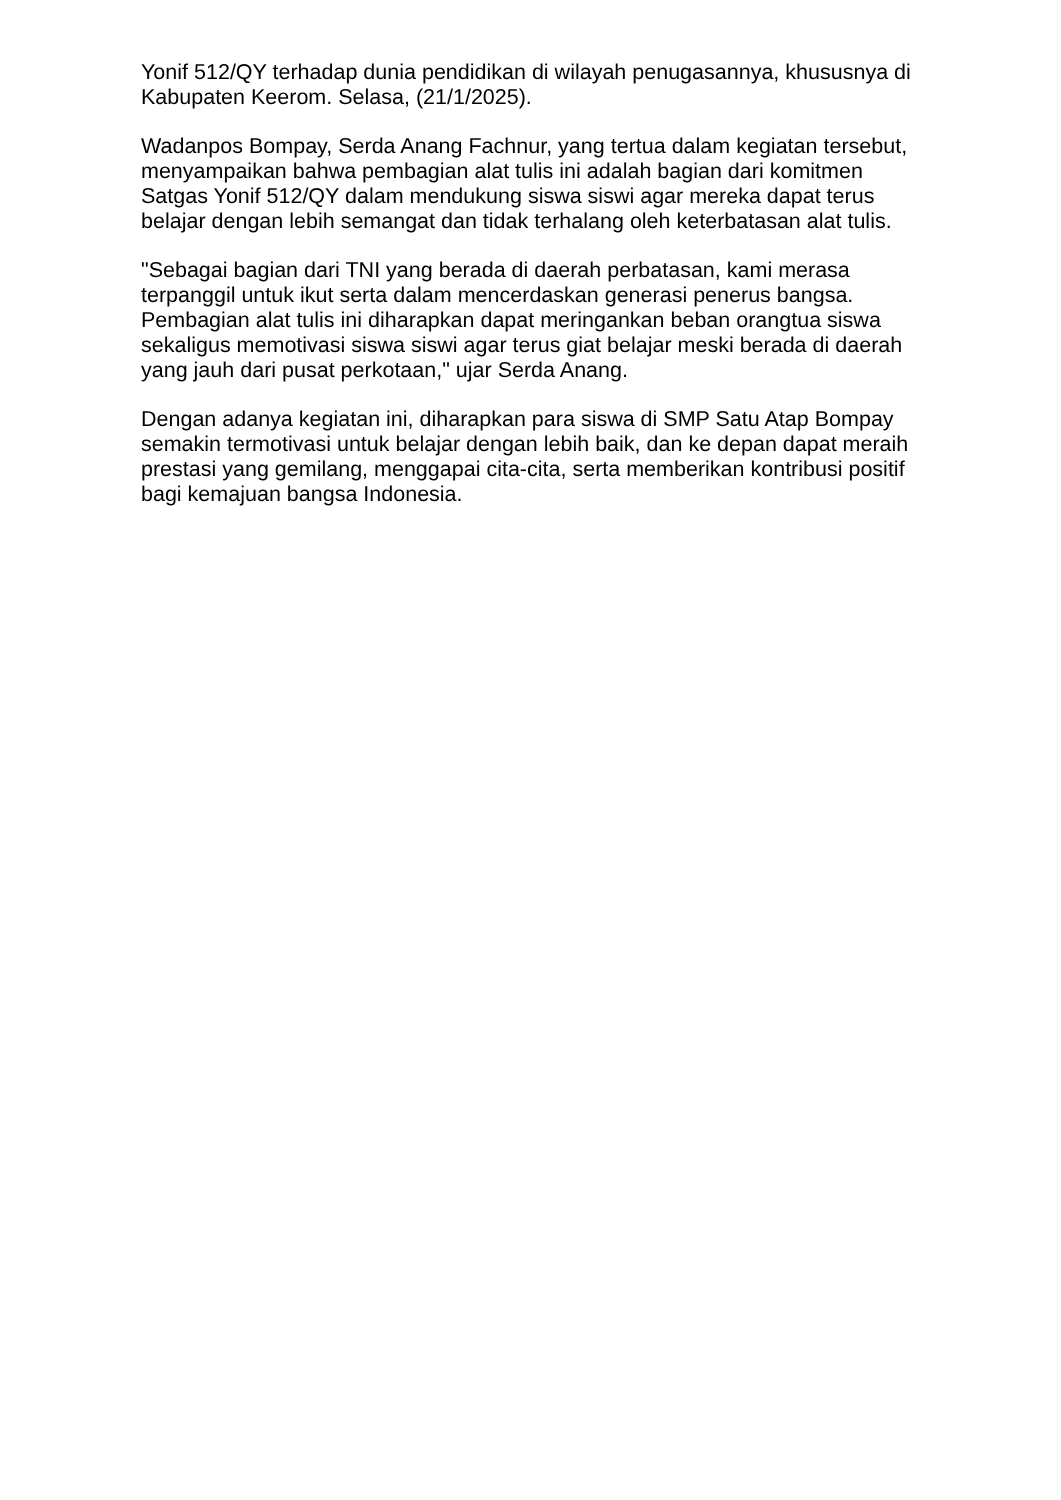Yonif 512/QY terhadap dunia pendidikan di wilayah penugasannya, khususnya di Kabupaten Keerom. Selasa, (21/1/2025).
Wadanpos Bompay, Serda Anang Fachnur, yang tertua dalam kegiatan tersebut, menyampaikan bahwa pembagian alat tulis ini adalah bagian dari komitmen Satgas Yonif 512/QY dalam mendukung siswa siswi agar mereka dapat terus belajar dengan lebih semangat dan tidak terhalang oleh keterbatasan alat tulis.
"Sebagai bagian dari TNI yang berada di daerah perbatasan, kami merasa terpanggil untuk ikut serta dalam mencerdaskan generasi penerus bangsa. Pembagian alat tulis ini diharapkan dapat meringankan beban orangtua siswa sekaligus memotivasi siswa siswi agar terus giat belajar meski berada di daerah yang jauh dari pusat perkotaan," ujar Serda Anang.
Dengan adanya kegiatan ini, diharapkan para siswa di SMP Satu Atap Bompay semakin termotivasi untuk belajar dengan lebih baik, dan ke depan dapat meraih prestasi yang gemilang, menggapai cita-cita, serta memberikan kontribusi positif bagi kemajuan bangsa Indonesia.